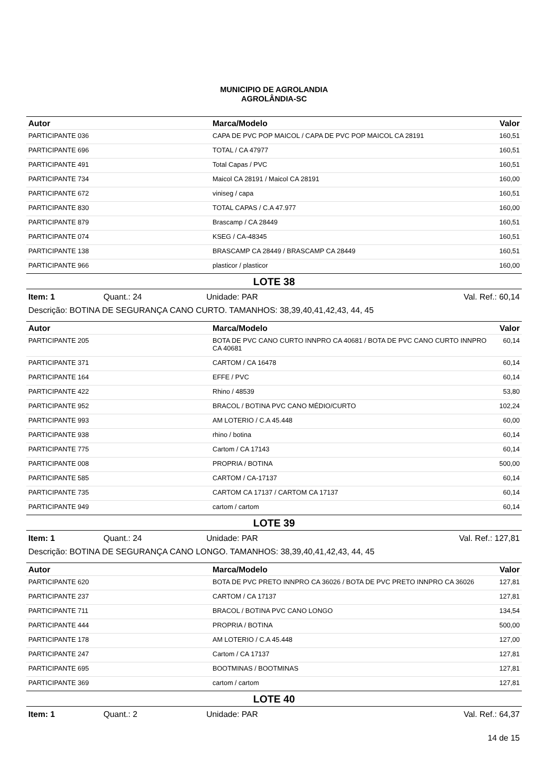MUNICIPIO DE AGROLANDIA
AGROLÂNDIA-SC
| Autor | Marca/Modelo | Valor |
| --- | --- | --- |
| PARTICIPANTE 036 | CAPA DE PVC POP MAICOL / CAPA DE PVC POP MAICOL CA 28191 | 160,51 |
| PARTICIPANTE 696 | TOTAL / CA 47977 | 160,51 |
| PARTICIPANTE 491 | Total Capas / PVC | 160,51 |
| PARTICIPANTE 734 | Maicol CA 28191 / Maicol CA 28191 | 160,00 |
| PARTICIPANTE 672 | viniseg / capa | 160,51 |
| PARTICIPANTE 830 | TOTAL CAPAS / C.A 47.977 | 160,00 |
| PARTICIPANTE 879 | Brascamp / CA 28449 | 160,51 |
| PARTICIPANTE 074 | KSEG / CA-48345 | 160,51 |
| PARTICIPANTE 138 | BRASCAMP CA 28449 / BRASCAMP CA 28449 | 160,51 |
| PARTICIPANTE 966 | plasticor / plasticor | 160,00 |
LOTE 38
Item: 1 Quant.: 24 Unidade: PAR Val. Ref.: 60,14
Descrição: BOTINA DE SEGURANÇA CANO CURTO. TAMANHOS: 38,39,40,41,42,43, 44, 45
| Autor | Marca/Modelo | Valor |
| --- | --- | --- |
| PARTICIPANTE 205 | BOTA DE PVC CANO CURTO INNPRO CA 40681 / BOTA DE PVC CANO CURTO INNPRO CA 40681 | 60,14 |
| PARTICIPANTE 371 | CARTOM / CA 16478 | 60,14 |
| PARTICIPANTE 164 | EFFE / PVC | 60,14 |
| PARTICIPANTE 422 | Rhino / 48539 | 53,80 |
| PARTICIPANTE 952 | BRACOL / BOTINA PVC CANO MÉDIO/CURTO | 102,24 |
| PARTICIPANTE 993 | AM LOTERIO / C.A 45.448 | 60,00 |
| PARTICIPANTE 938 | rhino / botina | 60,14 |
| PARTICIPANTE 775 | Cartom / CA 17143 | 60,14 |
| PARTICIPANTE 008 | PROPRIA / BOTINA | 500,00 |
| PARTICIPANTE 585 | CARTOM / CA-17137 | 60,14 |
| PARTICIPANTE 735 | CARTOM CA 17137 / CARTOM CA 17137 | 60,14 |
| PARTICIPANTE 949 | cartom / cartom | 60,14 |
LOTE 39
Item: 1 Quant.: 24 Unidade: PAR Val. Ref.: 127,81
Descrição: BOTINA DE SEGURANÇA CANO LONGO. TAMANHOS: 38,39,40,41,42,43, 44, 45
| Autor | Marca/Modelo | Valor |
| --- | --- | --- |
| PARTICIPANTE 620 | BOTA DE PVC PRETO INNPRO CA 36026 / BOTA DE PVC PRETO INNPRO CA 36026 | 127,81 |
| PARTICIPANTE 237 | CARTOM / CA 17137 | 127,81 |
| PARTICIPANTE 711 | BRACOL / BOTINA PVC CANO LONGO | 134,54 |
| PARTICIPANTE 444 | PROPRIA / BOTINA | 500,00 |
| PARTICIPANTE 178 | AM LOTERIO / C.A 45.448 | 127,00 |
| PARTICIPANTE 247 | Cartom / CA 17137 | 127,81 |
| PARTICIPANTE 695 | BOOTMINAS / BOOTMINAS | 127,81 |
| PARTICIPANTE 369 | cartom / cartom | 127,81 |
LOTE 40
Item: 1 Quant.: 2 Unidade: PAR Val. Ref.: 64,37
14 de 15